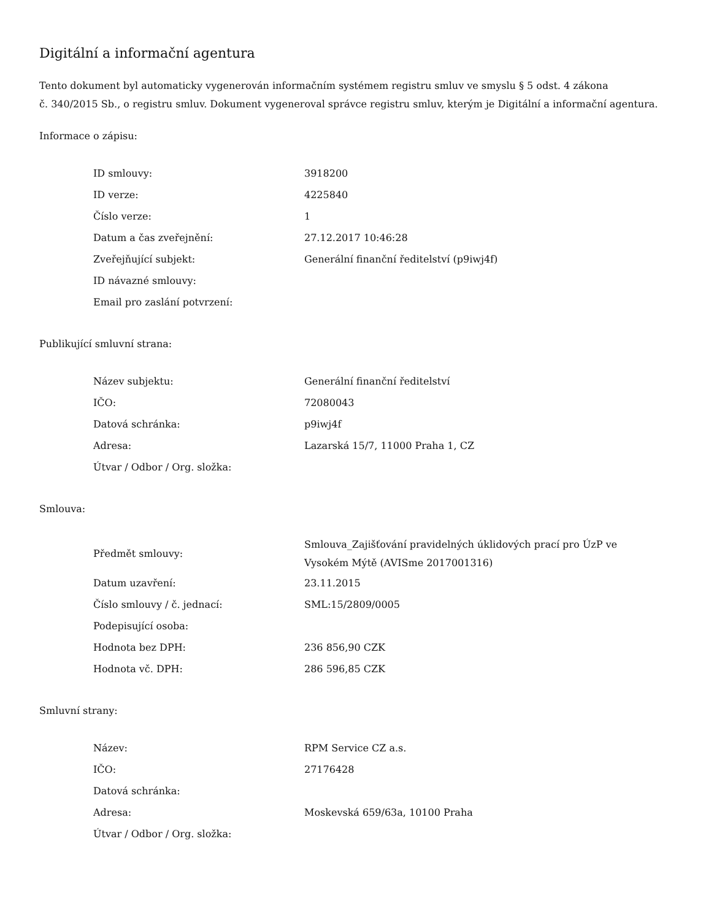Digitální a informační agentura
Tento dokument byl automaticky vygenerován informačním systémem registru smluv ve smyslu § 5 odst. 4 zákona
č. 340/2015 Sb., o registru smluv. Dokument vygeneroval správce registru smluv, kterým je Digitální a informační agentura.
Informace o zápisu:
| ID smlouvy: | 3918200 |
| ID verze: | 4225840 |
| Číslo verze: | 1 |
| Datum a čas zveřejnění: | 27.12.2017 10:46:28 |
| Zveřejňující subjekt: | Generální finanční ředitelství (p9iwj4f) |
| ID návazné smlouvy: | |
| Email pro zaslání potvrzení: | |
Publikující smluvní strana:
| Název subjektu: | Generální finanční ředitelství |
| IČO: | 72080043 |
| Datová schránka: | p9iwj4f |
| Adresa: | Lazarská 15/7, 11000 Praha 1, CZ |
| Útvar / Odbor / Org. složka: | |
Smlouva:
| Předmět smlouvy: | Smlouva_Zajišťování pravidelných úklidových prací pro ÚzP ve Vysokém Mýtě (AVISme 2017001316) |
| Datum uzavření: | 23.11.2015 |
| Číslo smlouvy / č. jednací: | SML:15/2809/0005 |
| Podepisující osoba: | |
| Hodnota bez DPH: | 236 856,90 CZK |
| Hodnota vč. DPH: | 286 596,85 CZK |
Smluvní strany:
| Název: | RPM Service CZ a.s. |
| IČO: | 27176428 |
| Datová schránka: | |
| Adresa: | Moskevská 659/63a, 10100 Praha |
| Útvar / Odbor / Org. složka: | |